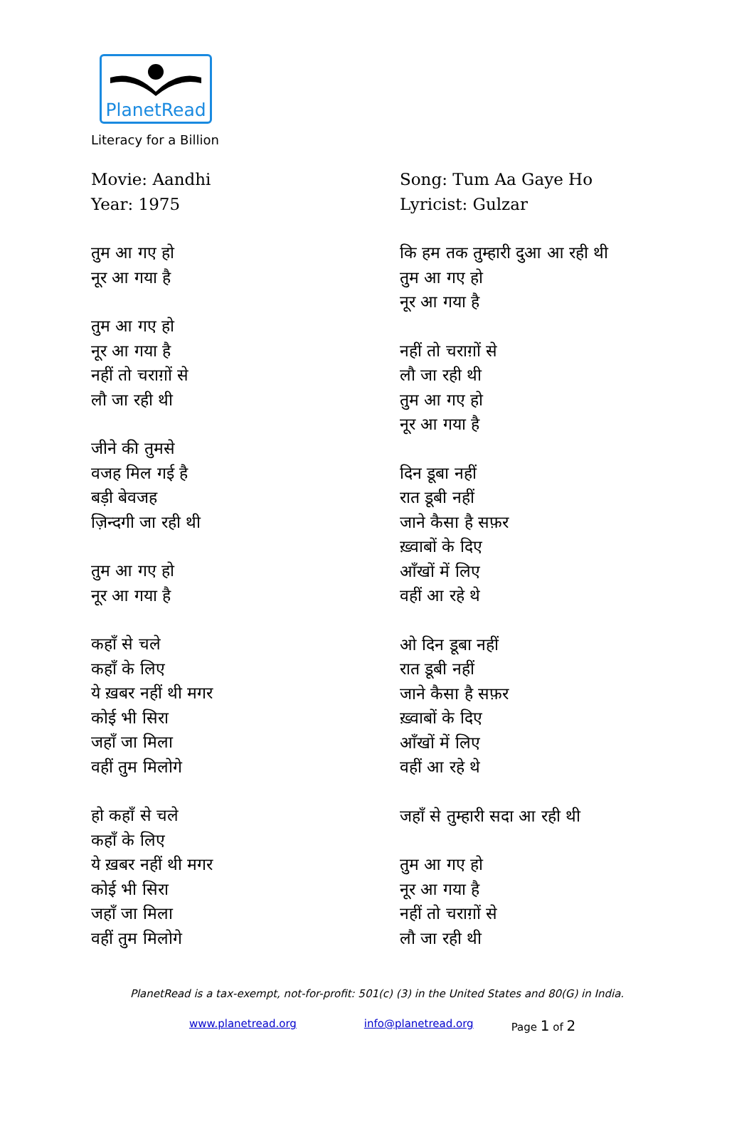PlanetRead
Literacy for a Billion
Movie: Aandhi
Year: 1975
तुम आ गए हो
नूर आ गया है
तुम आ गए हो
नूर आ गया है
नहीं तो चराग़ों से
लौ जा रही थी
जीने की तुमसे
वजह मिल गई है
बड़ी बेवजह
ज़िन्दगी जा रही थी
तुम आ गए हो
नूर आ गया है
कहाँ से चले
कहाँ के लिए
ये ख़बर नहीं थी मगर
कोई भी सिरा
जहाँ जा मिला
वहीं तुम मिलोगे
हो कहाँ से चले
कहाँ के लिए
ये ख़बर नहीं थी मगर
कोई भी सिरा
जहाँ जा मिला
वहीं तुम मिलोगे
Song: Tum Aa Gaye Ho
Lyricist: Gulzar
कि हम तक तुम्हारी दुआ आ रही थी
तुम आ गए हो
नूर आ गया है
नहीं तो चराग़ों से
लौ जा रही थी
तुम आ गए हो
नूर आ गया है
दिन डूबा नहीं
रात डूबी नहीं
जाने कैसा है सफ़र
ख़्वाबों के दिए
आँखों में लिए
वहीं आ रहे थे
ओ दिन डूबा नहीं
रात डूबी नहीं
जाने कैसा है सफ़र
ख़्वाबों के दिए
आँखों में लिए
वहीं आ रहे थे
जहाँ से तुम्हारी सदा आ रही थी
तुम आ गए हो
नूर आ गया है
नहीं तो चराग़ों से
लौ जा रही थी
PlanetRead is a tax-exempt, not-for-profit: 501(c) (3) in the United States and 80(G) in India.
www.planetread.org info@planetread.org Page 1 of 2